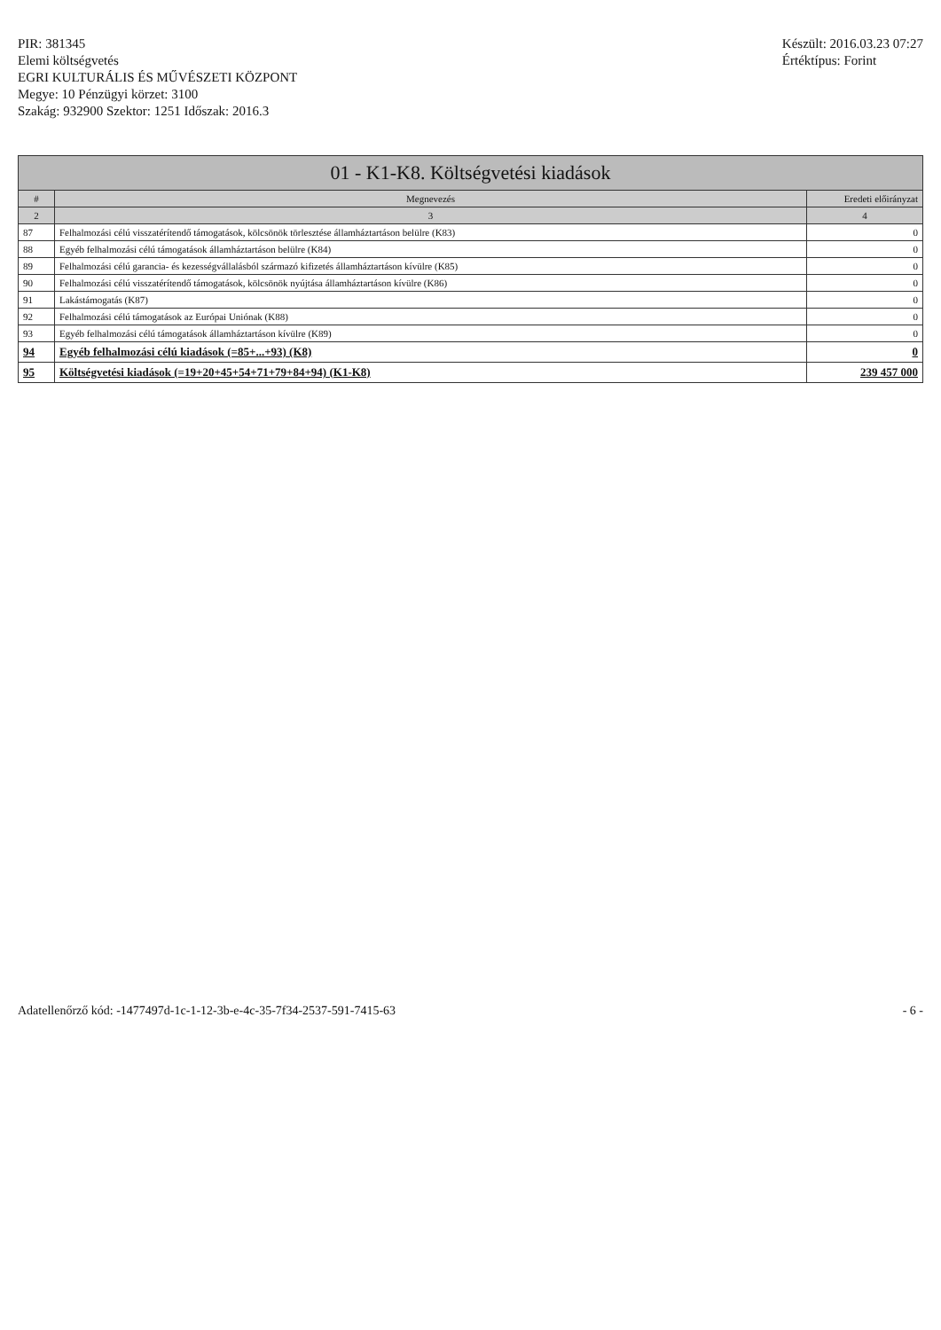PIR: 381345
Elemi költségvetés
EGRI KULTURÁLIS ÉS MŰVÉSZETI KÖZPONT
Megye: 10 Pénzügyi körzet: 3100
Szakág: 932900 Szektor: 1251 Időszak: 2016.3
Készült: 2016.03.23 07:27
Értéktípus: Forint
| 01 - K1-K8. Költségvetési kiadások | | |
| --- | --- | --- |
| # | Megnevezés | Eredeti előirányzat |
| 2 | 3 | 4 |
| 87 | Felhalmozási célú visszatérítendő támogatások, kölcsönök törlesztése államháztartáson belülre (K83) | 0 |
| 88 | Egyéb felhalmozási célú támogatások államháztartáson belülre (K84) | 0 |
| 89 | Felhalmozási célú garancia- és kezességvállalásból származó kifizetés államháztartáson kívülre (K85) | 0 |
| 90 | Felhalmozási célú visszatérítendő támogatások, kölcsönök nyújtása államháztartáson kívülre (K86) | 0 |
| 91 | Lakástámogatás (K87) | 0 |
| 92 | Felhalmozási célú támogatások az Európai Uniónak (K88) | 0 |
| 93 | Egyéb felhalmozási célú támogatások államháztartáson kívülre (K89) | 0 |
| 94 | Egyéb felhalmozási célú kiadások (=85+...+93) (K8) | 0 |
| 95 | Költségvetési kiadások (=19+20+45+54+71+79+84+94) (K1-K8) | 239 457 000 |
Adatellenőrző kód: -1477497d-1c-1-12-3b-e-4c-35-7f34-2537-591-7415-63
- 6 -